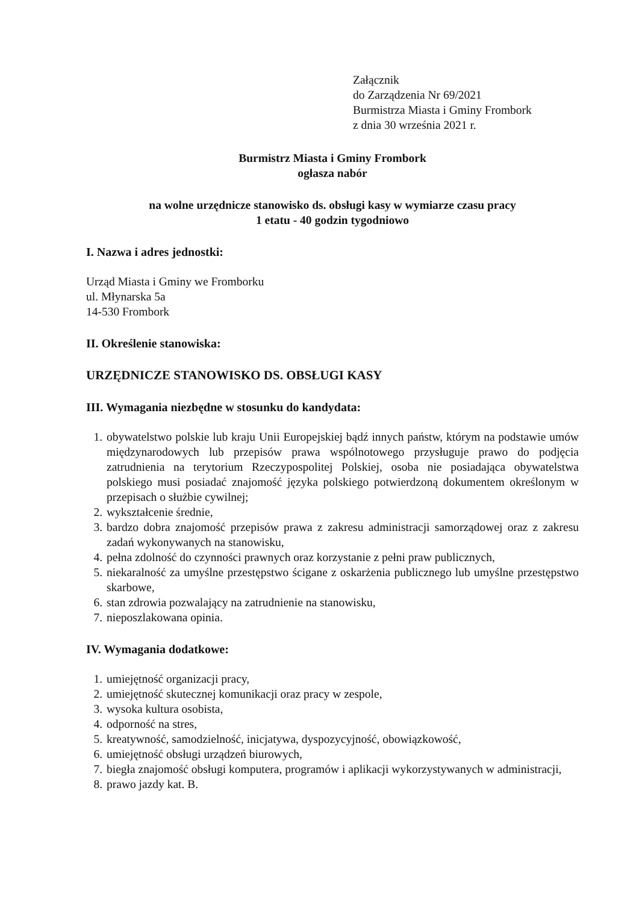Załącznik
do Zarządzenia Nr 69/2021
Burmistrza Miasta i Gminy Frombork
z dnia 30 września 2021 r.
Burmistrz Miasta i Gminy Frombork
ogłasza nabór
na wolne urzędnicze stanowisko ds. obsługi kasy w wymiarze czasu pracy
1 etatu - 40 godzin tygodniowo
I. Nazwa i adres jednostki:
Urząd Miasta i Gminy we Fromborku
ul. Młynarska 5a
14-530 Frombork
II. Określenie stanowiska:
URZĘDNICZE STANOWISKO DS. OBSŁUGI KASY
III. Wymagania niezbędne w stosunku do kandydata:
1. obywatelstwo polskie lub kraju Unii Europejskiej bądź innych państw, którym na podstawie umów międzynarodowych lub przepisów prawa wspólnotowego przysługuje prawo do podjęcia zatrudnienia na terytorium Rzeczypospolitej Polskiej, osoba nie posiadająca obywatelstwa polskiego musi posiadać znajomość języka polskiego potwierdzoną dokumentem określonym w przepisach o służbie cywilnej;
2. wykształcenie średnie,
3. bardzo dobra znajomość przepisów prawa z zakresu administracji samorządowej oraz z zakresu zadań wykonywanych na stanowisku,
4. pełna zdolność do czynności prawnych oraz korzystanie z pełni praw publicznych,
5. niekaralność za umyślne przestępstwo ścigane z oskarżenia publicznego lub umyślne przestępstwo skarbowe,
6. stan zdrowia pozwalający na zatrudnienie na stanowisku,
7. nieposzlakowana opinia.
IV. Wymagania dodatkowe:
1. umiejętność organizacji pracy,
2. umiejętność skutecznej komunikacji oraz pracy w zespole,
3. wysoka kultura osobista,
4. odporność na stres,
5. kreatywność, samodzielność, inicjatywa, dyspozycyjność, obowiązkowość,
6. umiejętność obsługi urządzeń biurowych,
7. biegła znajomość obsługi komputera, programów i aplikacji wykorzystywanych w administracji,
8. prawo jazdy kat. B.